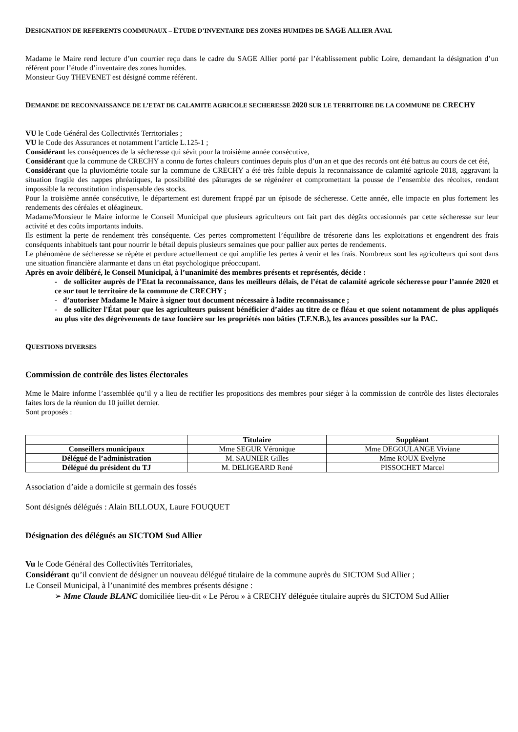DESIGNATION DE REFERENTS COMMUNAUX – ETUDE D’INVENTAIRE DES ZONES HUMIDES DE SAGE ALLIER AVAL
Madame le Maire rend lecture d’un courrier reçu dans le cadre du SAGE Allier porté par l’établissement public Loire, demandant la désignation d’un référent pour l’étude d’inventaire des zones humides.
Monsieur Guy THEVENET est désigné comme référent.
DEMANDE DE RECONNAISSANCE DE L’ETAT DE CALAMITE AGRICOLE SECHERESSE 2020 SUR LE TERRITOIRE DE LA COMMUNE DE CRECHY
VU le Code Général des Collectivités Territoriales ;
VU le Code des Assurances et notamment l’article L.125-1 ;
Considérant les conséquences de la sécheresse qui sévit pour la troisième année consécutive,
Considérant que la commune de CRECHY a connu de fortes chaleurs continues depuis plus d’un an et que des records ont été battus au cours de cet été,
Considérant que la pluviométrie totale sur la commune de CRECHY a été très faible depuis la reconnaissance de calamité agricole 2018, aggravant la situation fragile des nappes phréatiques, la possibilité des pâturages de se régénérer et compromettant la pousse de l’ensemble des récoltes, rendant impossible la reconstitution indispensable des stocks.
Pour la troisième année consécutive, le département est durement frappé par un épisode de sécheresse. Cette année, elle impacte en plus fortement les rendements des céréales et oléagineux.
Madame/Monsieur le Maire informe le Conseil Municipal que plusieurs agriculteurs ont fait part des dégâts occasionnés par cette sécheresse sur leur activité et des coûts importants induits.
Ils estiment la perte de rendement très conséquente. Ces pertes compromettent l’équilibre de trésorerie dans les exploitations et engendrent des frais conséquents inhabituels tant pour nourrir le bétail depuis plusieurs semaines que pour pallier aux pertes de rendements.
Le phénomène de sécheresse se répète et perdure actuellement ce qui amplifie les pertes à venir et les frais. Nombreux sont les agriculteurs qui sont dans une situation financière alarmante et dans un état psychologique préoccupant.
Après en avoir délibéré, le Conseil Municipal, à l’unanimité des membres présents et représentés, décide :
- de solliciter auprès de l’Etat la reconnaissance, dans les meilleurs délais, de l’état de calamité agricole sécheresse pour l’année 2020 et ce sur tout le territoire de la commune de CRECHY ;
- d’autoriser Madame le Maire à signer tout document nécessaire à ladite reconnaissance ;
- de solliciter l'État pour que les agriculteurs puissent bénéficier d’aides au titre de ce fléau et que soient notamment de plus appliqués au plus vite des dégrèvements de taxe foncière sur les propriétés non bâties (T.F.N.B.), les avances possibles sur la PAC.
QUESTIONS DIVERSES
Commission de contrôle des listes électorales
Mme le Maire informe l’assemblée qu’il y a lieu de rectifier les propositions des membres pour siéger à la commission de contrôle des listes électorales faites lors de la réunion du 10 juillet dernier.
Sont proposés :
| | Titulaire | Suppléant |
| --- | --- | --- |
| Conseillers municipaux | Mme SEGUR Véronique | Mme DEGOULANGE Viviane |
| Délégué de l’administration | M. SAUNIER Gilles | Mme ROUX Evelyne |
| Délégué du président du TJ | M. DELIGEARD René | PISSOCHET Marcel |
Association d’aide a domicile st germain des fossés
Sont désignés délégués : Alain BILLOUX, Laure FOUQUET
Désignation des délégués au SICTOM Sud Allier
Vu le Code Général des Collectivités Territoriales,
Considérant qu’il convient de désigner un nouveau délégué titulaire de la commune auprès du SICTOM Sud Allier ;
Le Conseil Municipal, à l’unanimité des membres présents désigne :
➢ Mme Claude BLANC domiciliée lieu-dit « Le Pérou » à CRECHY déléguée titulaire auprès du SICTOM Sud Allier